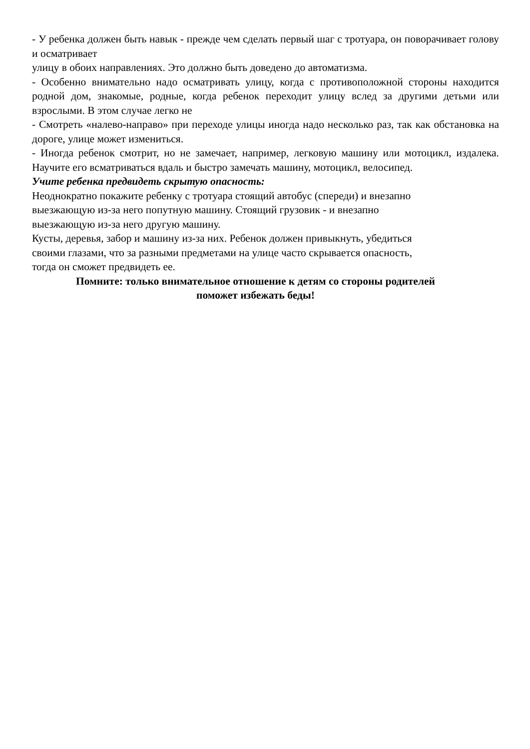- У ребенка должен быть навык - прежде чем сделать первый шаг с тротуара, он поворачивает голову и осматривает
улицу в обоих направлениях. Это должно быть доведено до автоматизма.
- Особенно внимательно надо осматривать улицу, когда с противоположной стороны находится родной дом, знакомые, родные, когда ребенок переходит улицу вслед за другими детьми или взрослыми. В этом случае легко не
- Смотреть «налево-направо» при переходе улицы иногда надо несколько раз, так как обстановка на дороге, улице может измениться.
- Иногда ребенок смотрит, но не замечает, например, легковую машину или мотоцикл, издалека. Научите его всматриваться вдаль и быстро замечать машину, мотоцикл, велосипед.
Учите ребенка предвидеть скрытую опасность:
Неоднократно покажите ребенку с тротуара стоящий автобус (спереди) и внезапно
выезжающую из-за него попутную машину. Стоящий грузовик - и внезапно
выезжающую из-за него другую машину.
Кусты, деревья, забор и машину из-за них. Ребенок должен привыкнуть, убедиться
своими глазами, что за разными предметами на улице часто скрывается опасность,
тогда он сможет предвидеть ее.
Помните: только внимательное отношение к детям со стороны родителей
поможет избежать беды!